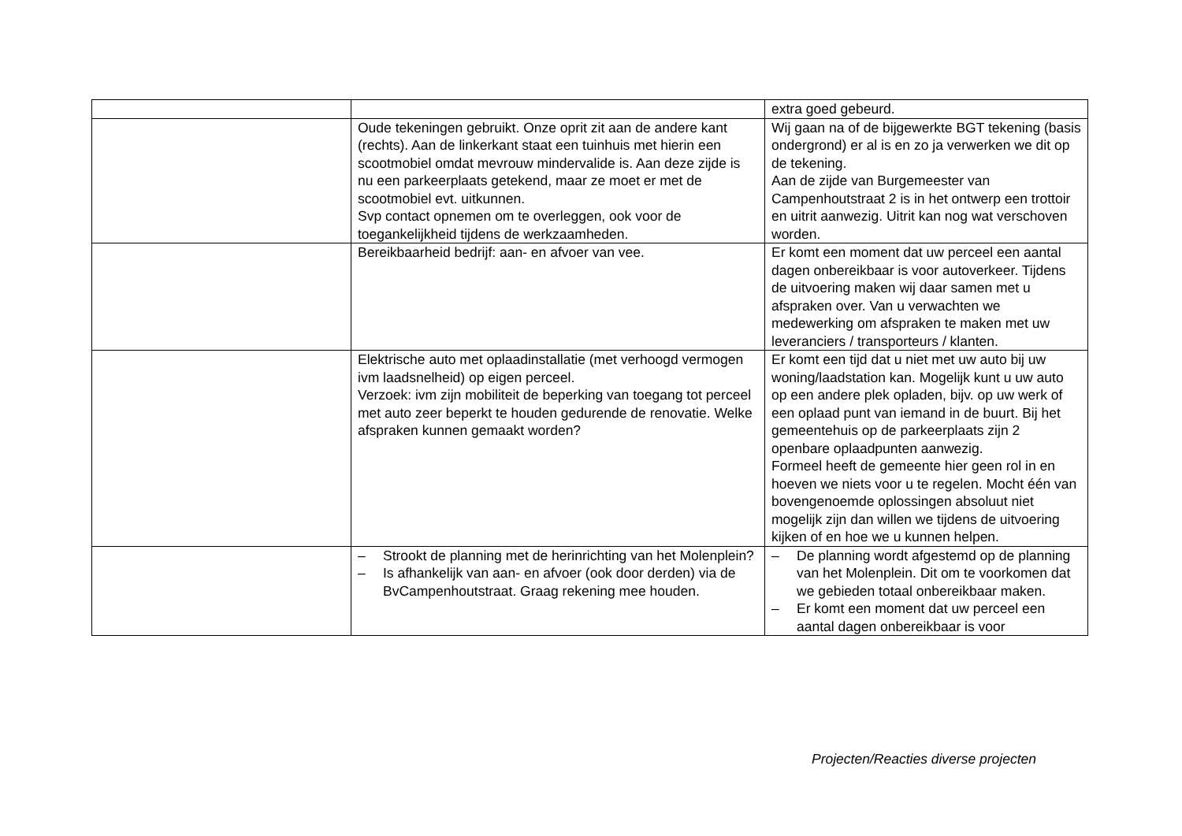| | | extra goed gebeurd. |
| | Oude tekeningen gebruikt. Onze oprit zit aan de andere kant (rechts). Aan de linkerkant staat een tuinhuis met hierin een scootmobiel omdat mevrouw mindervalide is. Aan deze zijde is nu een parkeerplaats getekend, maar ze moet er met de scootmobiel evt. uitkunnen. Svp contact opnemen om te overleggen, ook voor de toegankelijkheid tijdens de werkzaamheden. | Wij gaan na of de bijgewerkte BGT tekening (basis ondergrond) er al is en zo ja verwerken we dit op de tekening. Aan de zijde van Burgemeester van Campenhoutstraat 2 is in het ontwerp een trottoir en uitrit aanwezig. Uitrit kan nog wat verschoven worden. |
| | Bereikbaarheid bedrijf: aan- en afvoer van vee. | Er komt een moment dat uw perceel een aantal dagen onbereikbaar is voor autoverkeer. Tijdens de uitvoering maken wij daar samen met u afspraken over. Van u verwachten we medewerking om afspraken te maken met uw leveranciers / transporteurs / klanten. |
| | Elektrische auto met oplaadinstallatie (met verhoogd vermogen ivm laadsnelheid) op eigen perceel. Verzoek: ivm zijn mobiliteit de beperking van toegang tot perceel met auto zeer beperkt te houden gedurende de renovatie. Welke afspraken kunnen gemaakt worden? | Er komt een tijd dat u niet met uw auto bij uw woning/laadstation kan. Mogelijk kunt u uw auto op een andere plek opladen, bijv. op uw werk of een oplaad punt van iemand in de buurt. Bij het gemeentehuis op de parkeerplaats zijn 2 openbare oplaadpunten aanwezig. Formeel heeft de gemeente hier geen rol in en hoeven we niets voor u te regelen. Mocht één van bovengenoemde oplossingen absoluut niet mogelijk zijn dan willen we tijdens de uitvoering kijken of en hoe we u kunnen helpen. |
| | – Strookt de planning met de herinrichting van het Molenplein? – Is afhankelijk van aan- en afvoer (ook door derden) via de BvCampenhoutstraat. Graag rekening mee houden. | – De planning wordt afgestemd op de planning van het Molenplein. Dit om te voorkomen dat we gebieden totaal onbereikbaar maken. – Er komt een moment dat uw perceel een aantal dagen onbereikbaar is voor |
Projecten/Reacties diverse projecten